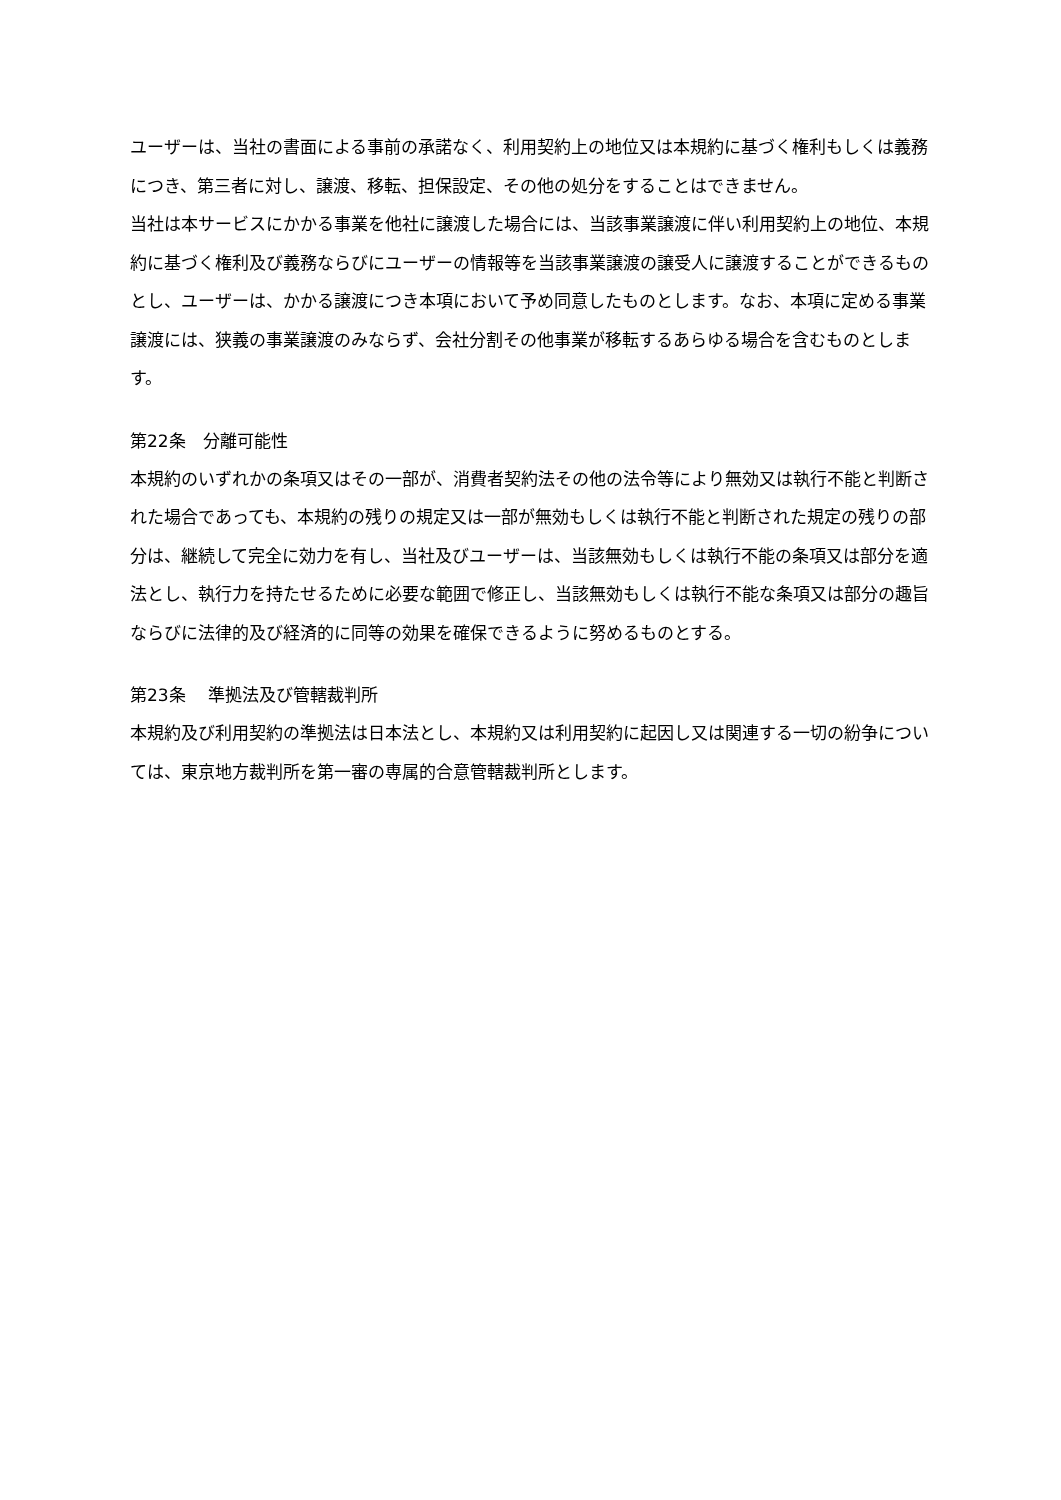ユーザーは、当社の書面による事前の承諾なく、利用契約上の地位又は本規約に基づく権利もしくは義務につき、第三者に対し、譲渡、移転、担保設定、その他の処分をすることはできません。
当社は本サービスにかかる事業を他社に譲渡した場合には、当該事業譲渡に伴い利用契約上の地位、本規約に基づく権利及び義務ならびにユーザーの情報等を当該事業譲渡の譲受人に譲渡することができるものとし、ユーザーは、かかる譲渡につき本項において予め同意したものとします。なお、本項に定める事業譲渡には、狭義の事業譲渡のみならず、会社分割その他事業が移転するあらゆる場合を含むものとします。
第22条　分離可能性
本規約のいずれかの条項又はその一部が、消費者契約法その他の法令等により無効又は執行不能と判断された場合であっても、本規約の残りの規定又は一部が無効もしくは執行不能と判断された規定の残りの部分は、継続して完全に効力を有し、当社及びユーザーは、当該無効もしくは執行不能の条項又は部分を適法とし、執行力を持たせるために必要な範囲で修正し、当該無効もしくは執行不能な条項又は部分の趣旨ならびに法律的及び経済的に同等の効果を確保できるように努めるものとする。
第23条　 準拠法及び管轄裁判所
本規約及び利用契約の準拠法は日本法とし、本規約又は利用契約に起因し又は関連する一切の紛争については、東京地方裁判所を第一審の専属的合意管轄裁判所とします。